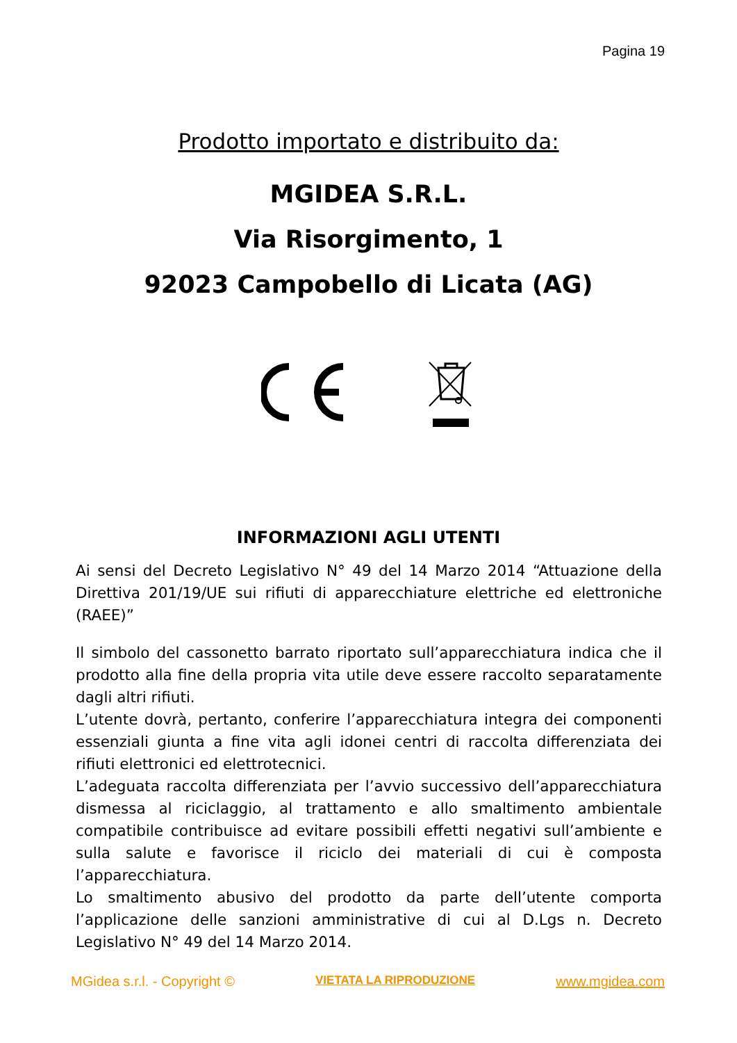Pagina 19
Prodotto importato e distribuito da:
MGIDEA S.R.L.
Via Risorgimento, 1
92023 Campobello di Licata (AG)
INFORMAZIONI AGLI UTENTI
Ai sensi del Decreto Legislativo N° 49 del 14 Marzo 2014 “Attuazione della Direttiva 201/19/UE sui rifiuti di apparecchiature elettriche ed elettroniche (RAEE)”
Il simbolo del cassonetto barrato riportato sull’apparecchiatura indica che il prodotto alla fine della propria vita utile deve essere raccolto separatamente dagli altri rifiuti.
L’utente dovrà, pertanto, conferire l’apparecchiatura integra dei componenti essenziali giunta a fine vita agli idonei centri di raccolta differenziata dei rifiuti elettronici ed elettrotecnici.
L’adeguata raccolta differenziata per l’avvio successivo dell’apparecchiatura dismessa al riciclaggio, al trattamento e allo smaltimento ambientale compatibile contribuisce ad evitare possibili effetti negativi sull’ambiente e sulla salute e favorisce il riciclo dei materiali di cui è composta l’apparecchiatura.
Lo smaltimento abusivo del prodotto da parte dell’utente comporta l’applicazione delle sanzioni amministrative di cui al D.Lgs n. Decreto Legislativo N° 49 del 14 Marzo 2014.
MGidea s.r.l. - Copyright © VIETATA LA RIPRODUZIONE www.mgidea.com